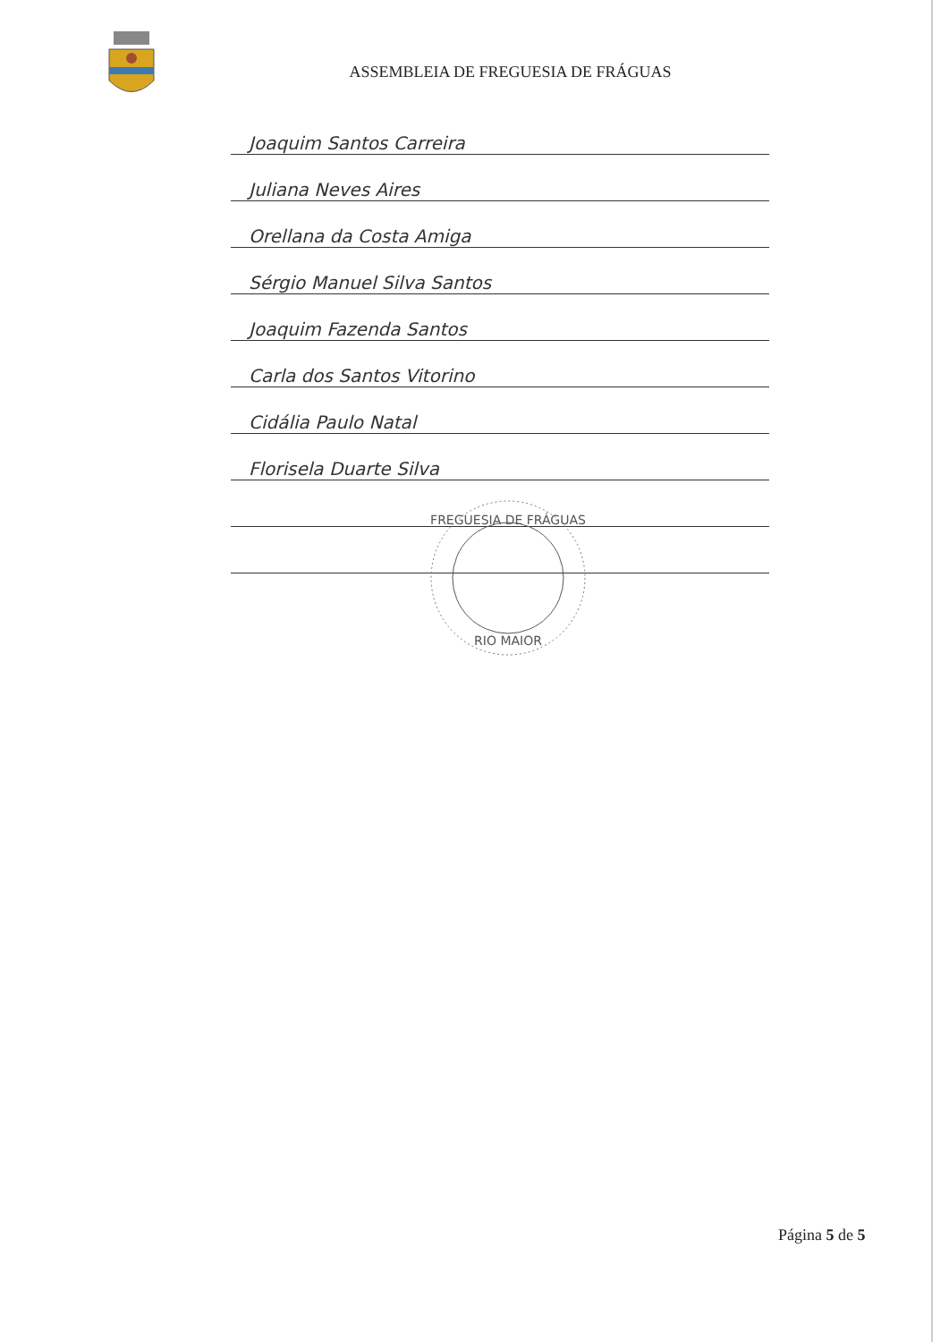ASSEMBLEIA DE FREGUESIA DE FRÁGUAS
Joaquim Santos Carreira
Juliana Neves Aires
Orellana da Costa Amiga
Sérgio Manuel Silva Santos
Joaquim Fazenda Santos
Carla dos Santos Vitorino
Cidália Paulo Natal
Florisela Duarte Silva
FREGUESIA DE FRÁGUAS
RIO MAIOR
Página 5 de 5